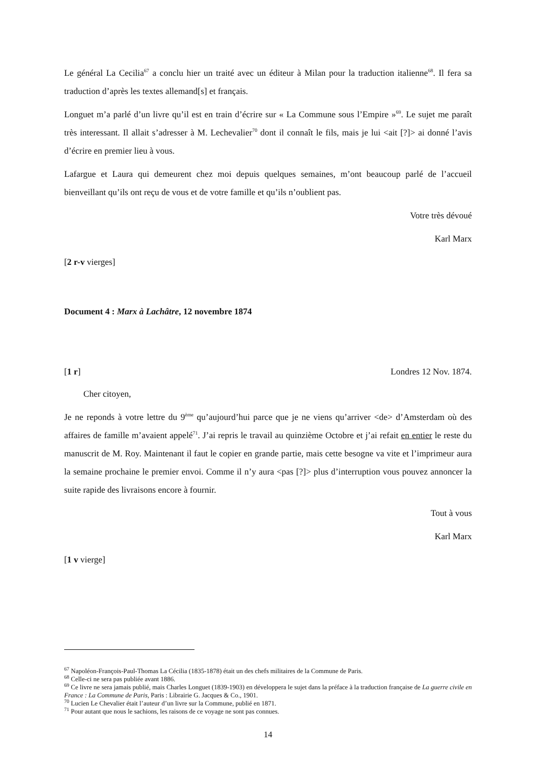Le général La Cecilia<sup>67</sup> a conclu hier un traité avec un éditeur à Milan pour la traduction italienne<sup>68</sup>. Il fera sa traduction d’après les textes allemand[s] et français.
Longuet m’a parlé d’un livre qu’il est en train d’écrire sur « La Commune sous l’Empire »<sup>69</sup>. Le sujet me paraît très interessant. Il allait s’adresser à M. Lechevalier<sup>70</sup> dont il connaît le fils, mais je lui <ait [?]> ai donné l’avis d’écrire en premier lieu à vous.
Lafargue et Laura qui demeurent chez moi depuis quelques semaines, m’ont beaucoup parlé de l’accueil bienveillant qu’ils ont reçu de vous et de votre famille et qu’ils n’oublient pas.
Votre très dévoué
Karl Marx
[2 r-v vierges]
Document 4 : Marx à Lachâtre, 12 novembre 1874
[1 r] Londres 12 Nov. 1874.
Cher citoyen,
Je ne reponds à votre lettre du 9<sup>ème</sup> qu’aujourd’hui parce que je ne viens qu’arriver <de> d’Amsterdam où des affaires de famille m’avaient appelé<sup>71</sup>. J’ai repris le travail au quinzième Octobre et j’ai refait en entier le reste du manuscrit de M. Roy. Maintenant il faut le copier en grande partie, mais cette besogne va vite et l’imprimeur aura la semaine prochaine le premier envoi. Comme il n’y aura <pas [?]> plus d’interruption vous pouvez annoncer la suite rapide des livraisons encore à fournir.
Tout à vous
Karl Marx
[1 v vierge]
<sup>67</sup> Napoléon-François-Paul-Thomas La Cécilia (1835-1878) était un des chefs militaires de la Commune de Paris.
<sup>68</sup> Celle-ci ne sera pas publiée avant 1886.
<sup>69</sup> Ce livre ne sera jamais publié, mais Charles Longuet (1839-1903) en développera le sujet dans la préface à la traduction française de La guerre civile en France : La Commune de Paris, Paris : Librairie G. Jacques & Co., 1901.
<sup>70</sup> Lucien Le Chevalier était l’auteur d’un livre sur la Commune, publié en 1871.
<sup>71</sup> Pour autant que nous le sachions, les raisons de ce voyage ne sont pas connues.
14